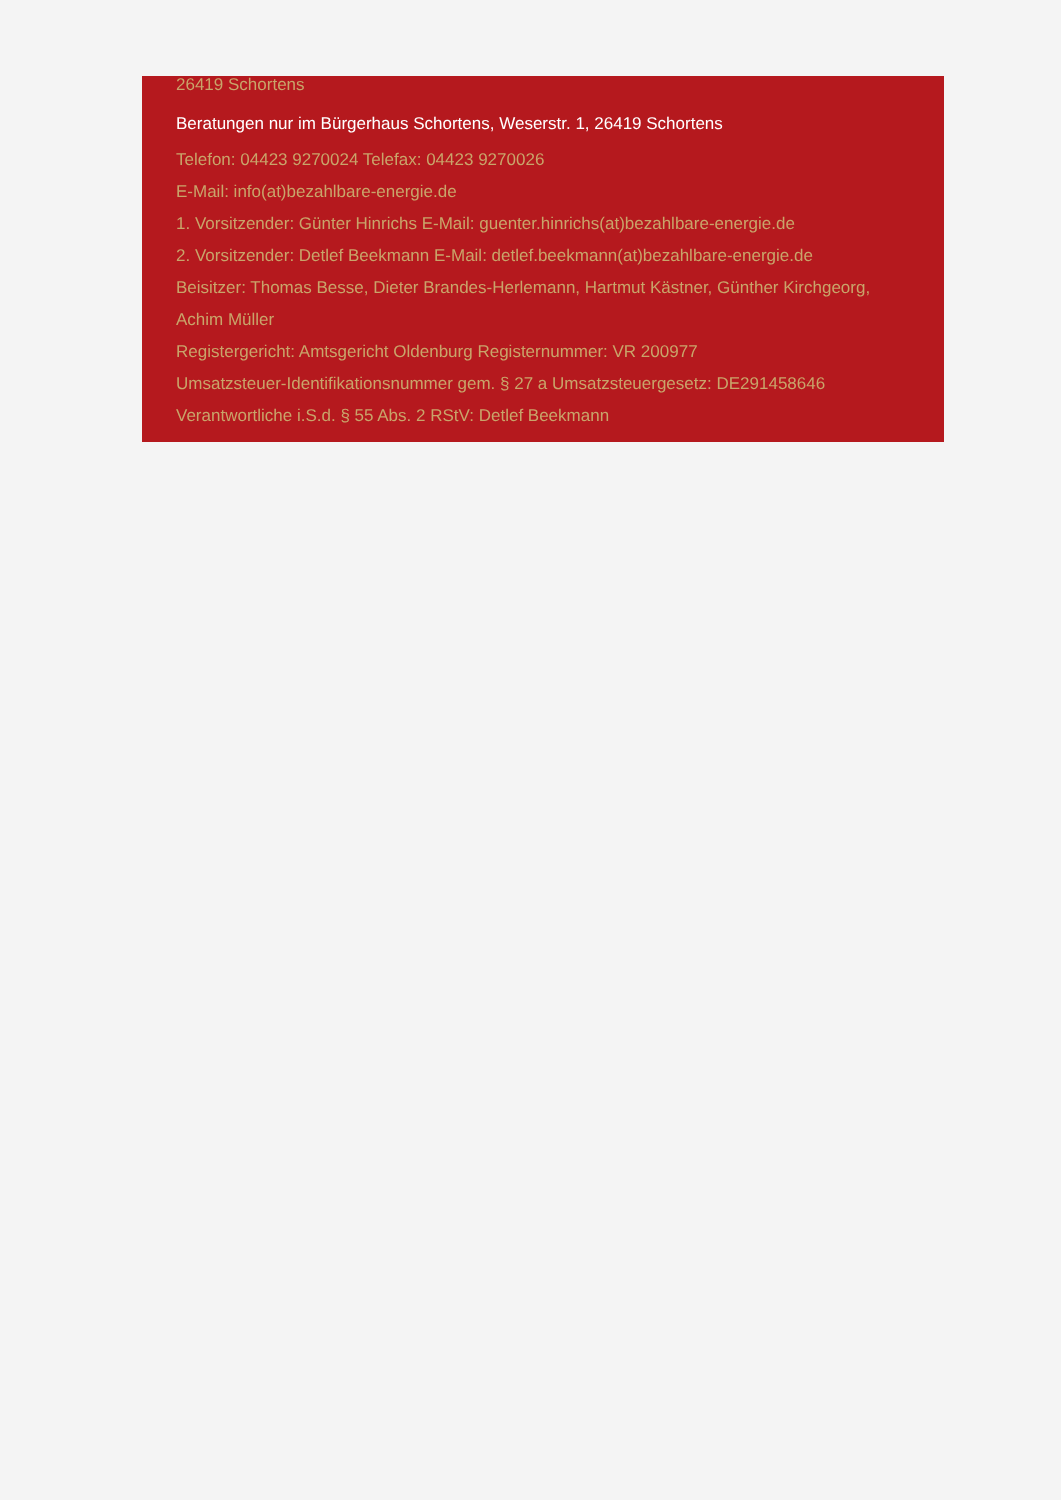26419 Schortens
Beratungen nur im Bürgerhaus Schortens, Weserstr. 1, 26419 Schortens
Telefon: 04423 9270024 Telefax: 04423 9270026
E-Mail: info(at)bezahlbare-energie.de
1. Vorsitzender: Günter Hinrichs E-Mail: guenter.hinrichs(at)bezahlbare-energie.de
2. Vorsitzender: Detlef Beekmann E-Mail: detlef.beekmann(at)bezahlbare-energie.de
Beisitzer: Thomas Besse, Dieter Brandes-Herlemann, Hartmut Kästner, Günther Kirchgeorg, Achim Müller
Registergericht: Amtsgericht Oldenburg Registernummer: VR 200977
Umsatzsteuer-Identifikationsnummer gem. § 27 a Umsatzsteuergesetz: DE291458646
Verantwortliche i.S.d. § 55 Abs. 2 RStV: Detlef Beekmann